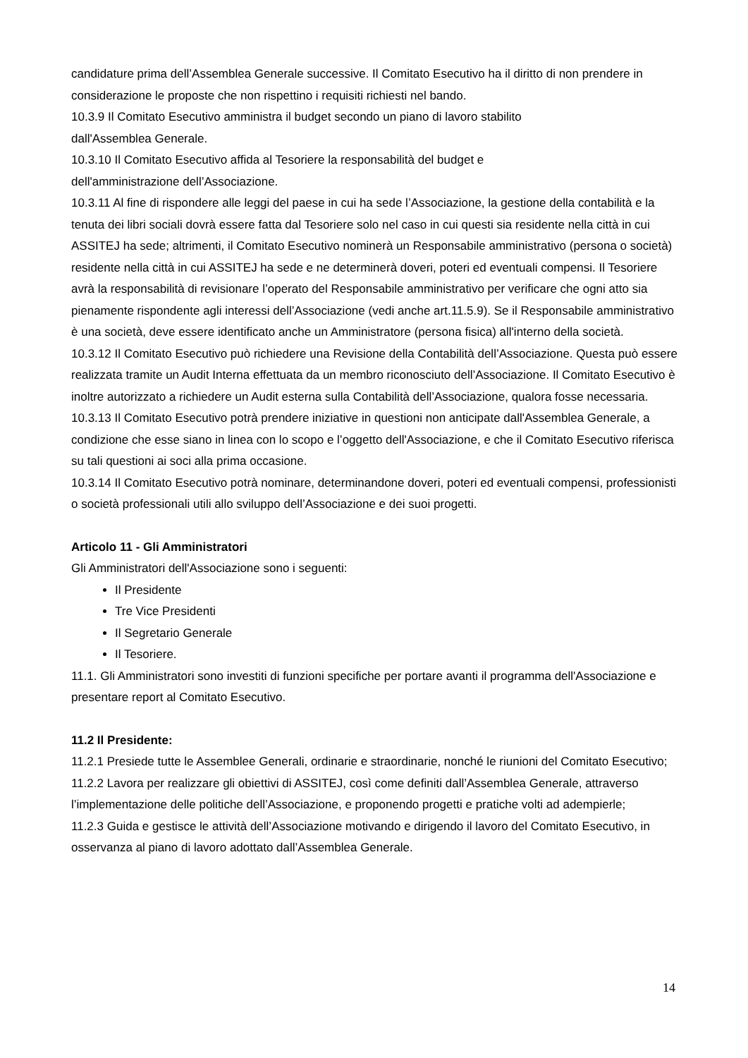candidature prima dell’Assemblea Generale successive. Il Comitato Esecutivo ha il diritto di non prendere in considerazione le proposte che non rispettino i requisiti richiesti nel bando.
10.3.9 Il Comitato Esecutivo amministra il budget secondo un piano di lavoro stabilito
dall'Assemblea Generale.
10.3.10 Il Comitato Esecutivo affida al Tesoriere la responsabilità del budget e
dell'amministrazione dell’Associazione.
10.3.11 Al fine di rispondere alle leggi del paese in cui ha sede l’Associazione, la gestione della contabilità e la tenuta dei libri sociali dovrà essere fatta dal Tesoriere solo nel caso in cui questi sia residente nella città in cui ASSITEJ ha sede; altrimenti, il Comitato Esecutivo nominerà un Responsabile amministrativo (persona o società) residente nella città in cui ASSITEJ ha sede e ne determinerà doveri, poteri ed eventuali compensi. Il Tesoriere avrà la responsabilità di revisionare l’operato del Responsabile amministrativo per verificare che ogni atto sia pienamente rispondente agli interessi dell’Associazione (vedi anche art.11.5.9). Se il Responsabile amministrativo è una società, deve essere identificato anche un Amministratore (persona fisica) all'interno della società.
10.3.12 Il Comitato Esecutivo può richiedere una Revisione della Contabilità dell’Associazione. Questa può essere realizzata tramite un Audit Interna effettuata da un membro riconosciuto dell’Associazione. Il Comitato Esecutivo è inoltre autorizzato a richiedere un Audit esterna sulla Contabilità dell’Associazione, qualora fosse necessaria.
10.3.13 Il Comitato Esecutivo potrà prendere iniziative in questioni non anticipate dall'Assemblea Generale, a condizione che esse siano in linea con lo scopo e l’oggetto dell'Associazione, e che il Comitato Esecutivo riferisca su tali questioni ai soci alla prima occasione.
10.3.14 Il Comitato Esecutivo potrà nominare, determinandone doveri, poteri ed eventuali compensi, professionisti o società professionali utili allo sviluppo dell’Associazione e dei suoi progetti.
Articolo 11 - Gli Amministratori
Gli Amministratori dell'Associazione sono i seguenti:
Il Presidente
Tre Vice Presidenti
Il Segretario Generale
Il Tesoriere.
11.1. Gli Amministratori sono investiti di funzioni specifiche per portare avanti il programma dell'Associazione e presentare report al Comitato Esecutivo.
11.2 Il Presidente:
11.2.1 Presiede tutte le Assemblee Generali, ordinarie e straordinarie, nonché le riunioni del Comitato Esecutivo;
11.2.2 Lavora per realizzare gli obiettivi di ASSITEJ, così come definiti dall’Assemblea Generale, attraverso l’implementazione delle politiche dell’Associazione, e proponendo progetti e pratiche volti ad adempierle;
11.2.3 Guida e gestisce le attività dell’Associazione motivando e dirigendo il lavoro del Comitato Esecutivo, in osservanza al piano di lavoro adottato dall’Assemblea Generale.
14